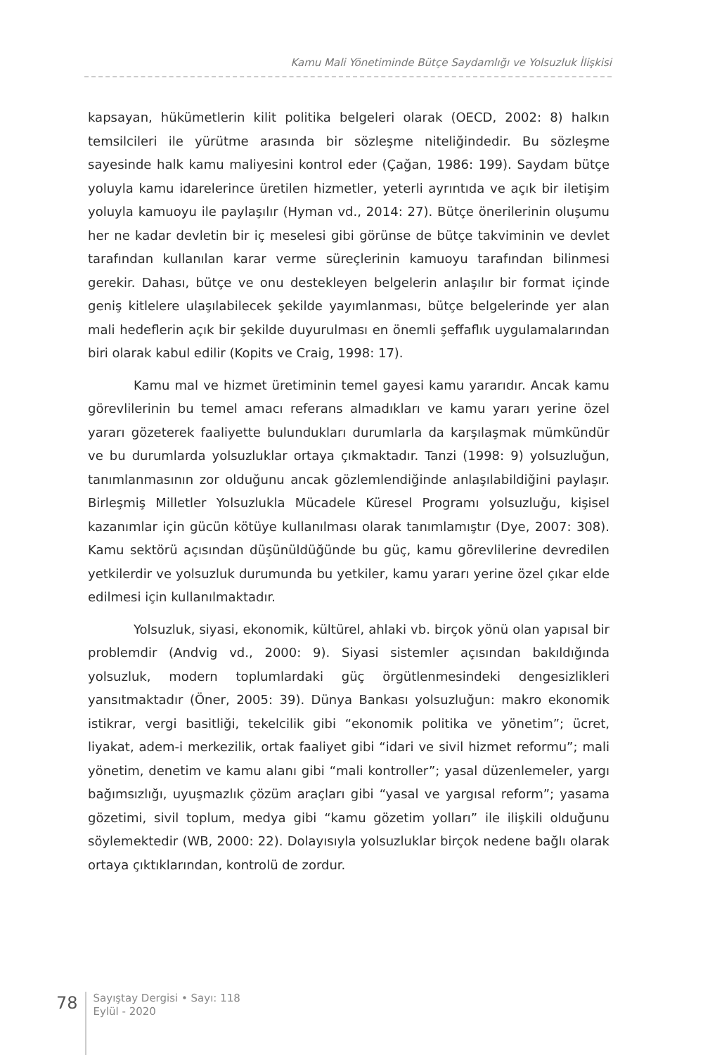Kamu Mali Yönetiminde Bütçe Saydamlığı ve Yolsuzluk İlişkisi
kapsayan, hükümetlerin kilit politika belgeleri olarak (OECD, 2002: 8) halkın temsilcileri ile yürütme arasında bir sözleşme niteliğindedir. Bu sözleşme sayesinde halk kamu maliyesini kontrol eder (Çağan, 1986: 199). Saydam bütçe yoluyla kamu idarelerince üretilen hizmetler, yeterli ayrıntıda ve açık bir iletişim yoluyla kamuoyu ile paylaşılır (Hyman vd., 2014: 27). Bütçe önerilerinin oluşumu her ne kadar devletin bir iç meselesi gibi görünse de bütçe takviminin ve devlet tarafından kullanılan karar verme süreçlerinin kamuoyu tarafından bilinmesi gerekir. Dahası, bütçe ve onu destekleyen belgelerin anlaşılır bir format içinde geniş kitlelere ulaşılabilecek şekilde yayımlanması, bütçe belgelerinde yer alan mali hedeflerin açık bir şekilde duyurulması en önemli şeffaflık uygulamalarından biri olarak kabul edilir (Kopits ve Craig, 1998: 17).
Kamu mal ve hizmet üretiminin temel gayesi kamu yararıdır. Ancak kamu görevlilerinin bu temel amacı referans almadıkları ve kamu yararı yerine özel yararı gözeterek faaliyette bulundukları durumlarla da karşılaşmak mümkündür ve bu durumlarda yolsuzluklar ortaya çıkmaktadır. Tanzi (1998: 9) yolsuzluğun, tanımlanmasının zor olduğunu ancak gözlemlendiğinde anlaşılabildiğini paylaşır. Birleşmiş Milletler Yolsuzlukla Mücadele Küresel Programı yolsuzluğu, kişisel kazanımlar için gücün kötüye kullanılması olarak tanımlamıştır (Dye, 2007: 308). Kamu sektörü açısından düşünüldüğünde bu güç, kamu görevlilerine devredilen yetkilerdir ve yolsuzluk durumunda bu yetkiler, kamu yararı yerine özel çıkar elde edilmesi için kullanılmaktadır.
Yolsuzluk, siyasi, ekonomik, kültürel, ahlaki vb. birçok yönü olan yapısal bir problemdir (Andvig vd., 2000: 9). Siyasi sistemler açısından bakıldığında yolsuzluk, modern toplumlardaki güç örgütlenmesindeki dengesizlikleri yansıtmaktadır (Öner, 2005: 39). Dünya Bankası yolsuzluğun: makro ekonomik istikrar, vergi basitliği, tekelcilik gibi “ekonomik politika ve yönetim”; ücret, liyakat, adem-i merkezilik, ortak faaliyet gibi “idari ve sivil hizmet reformu”; mali yönetim, denetim ve kamu alanı gibi “mali kontroller”; yasal düzenlemeler, yargı bağımsızlığı, uyuşmazlık çözüm araçları gibi “yasal ve yargısal reform”; yasama gözetimi, sivil toplum, medya gibi “kamu gözetim yolları” ile ilişkili olduğunu söylemektedir (WB, 2000: 22). Dolayısıyla yolsuzluklar birçok nedene bağlı olarak ortaya çıktıklarından, kontrolü de zordur.
78
Sayıştay Dergisi • Sayı: 118
Eylül - 2020